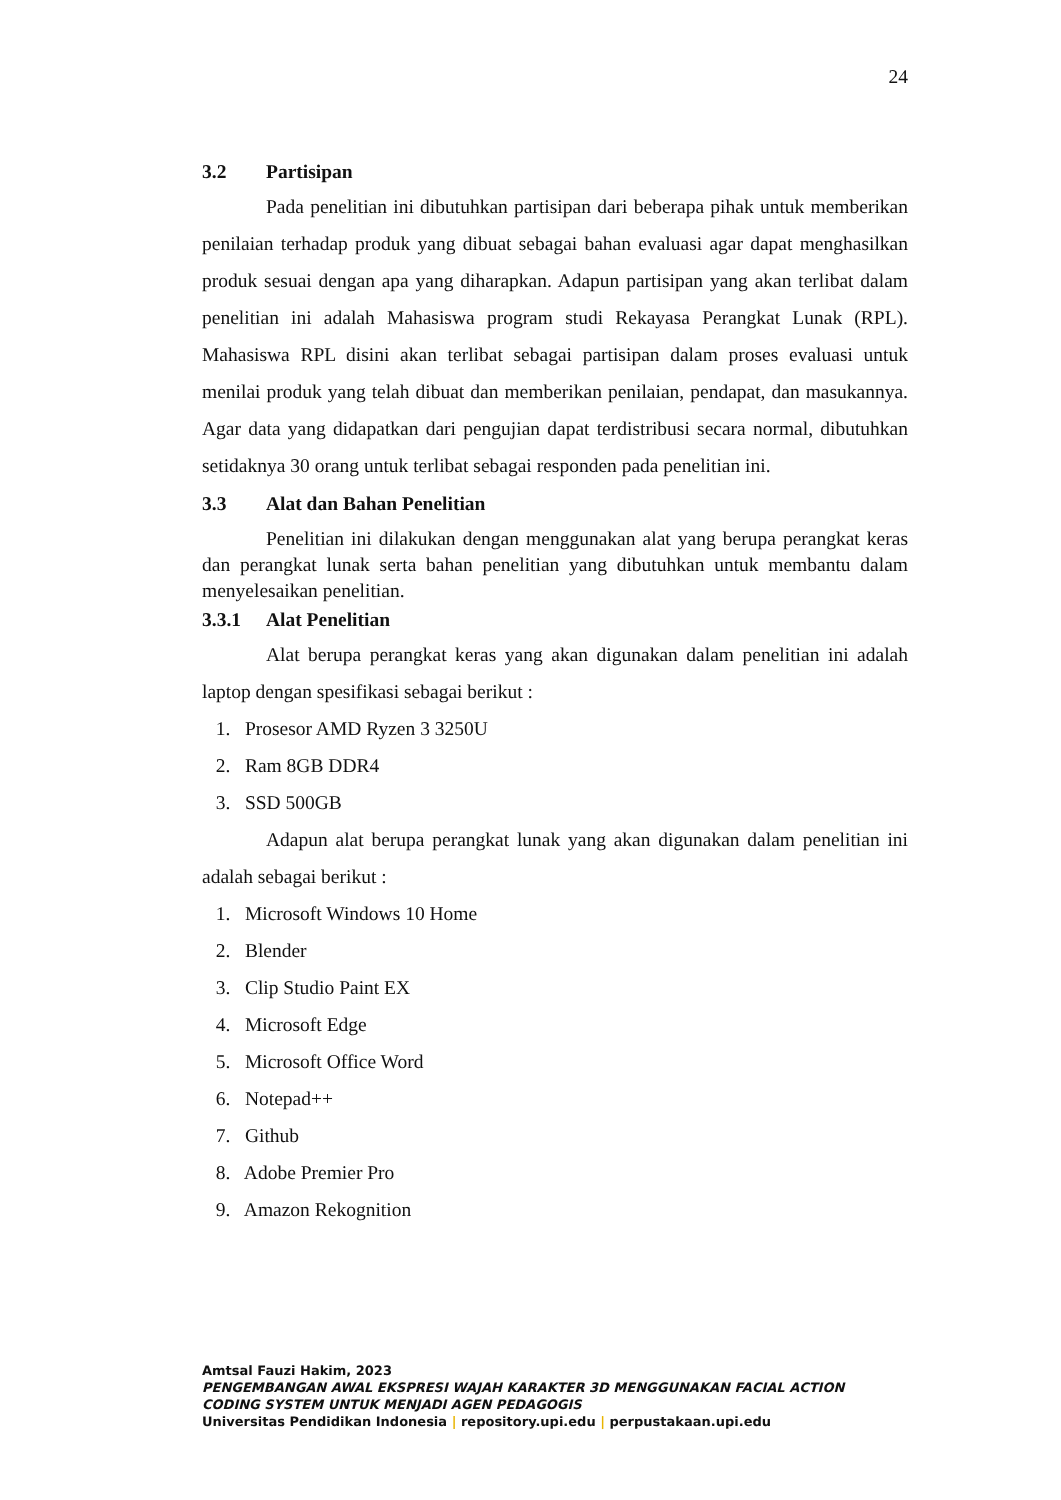24
3.2 Partisipan
Pada penelitian ini dibutuhkan partisipan dari beberapa pihak untuk memberikan penilaian terhadap produk yang dibuat sebagai bahan evaluasi agar dapat menghasilkan produk sesuai dengan apa yang diharapkan. Adapun partisipan yang akan terlibat dalam penelitian ini adalah Mahasiswa program studi Rekayasa Perangkat Lunak (RPL). Mahasiswa RPL disini akan terlibat sebagai partisipan dalam proses evaluasi untuk menilai produk yang telah dibuat dan memberikan penilaian, pendapat, dan masukannya. Agar data yang didapatkan dari pengujian dapat terdistribusi secara normal, dibutuhkan setidaknya 30 orang untuk terlibat sebagai responden pada penelitian ini.
3.3 Alat dan Bahan Penelitian
Penelitian ini dilakukan dengan menggunakan alat yang berupa perangkat keras dan perangkat lunak serta bahan penelitian yang dibutuhkan untuk membantu dalam menyelesaikan penelitian.
3.3.1 Alat Penelitian
Alat berupa perangkat keras yang akan digunakan dalam penelitian ini adalah laptop dengan spesifikasi sebagai berikut :
1. Prosesor AMD Ryzen 3 3250U
2. Ram 8GB DDR4
3. SSD 500GB
Adapun alat berupa perangkat lunak yang akan digunakan dalam penelitian ini adalah sebagai berikut :
1. Microsoft Windows 10 Home
2. Blender
3. Clip Studio Paint EX
4. Microsoft Edge
5. Microsoft Office Word
6. Notepad++
7. Github
8. Adobe Premier Pro
9. Amazon Rekognition
Amtsal Fauzi Hakim, 2023
PENGEMBANGAN AWAL EKSPRESI WAJAH KARAKTER 3D MENGGUNAKAN FACIAL ACTION
CODING SYSTEM UNTUK MENJADI AGEN PEDAGOGIS
Universitas Pendidikan Indonesia | repository.upi.edu | perpustakaan.upi.edu